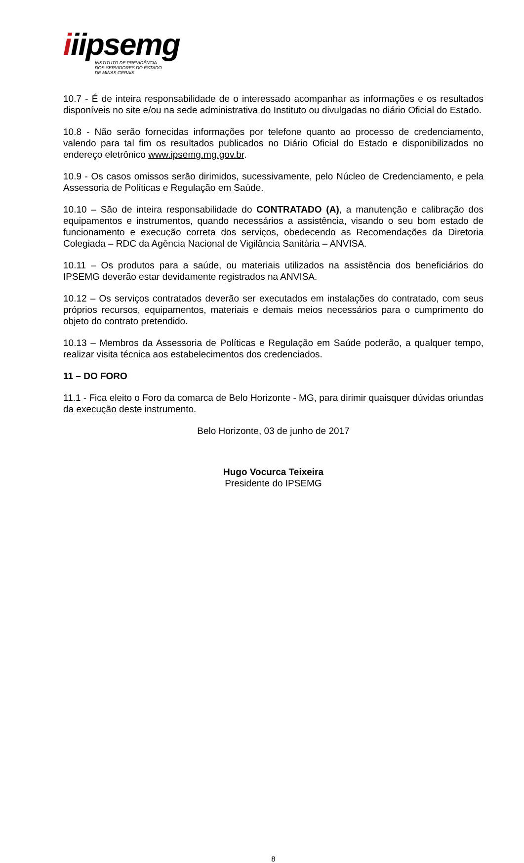iiipsemg
INSTITUTO DE PREVIDÊNCIA
DOS SERVIDORES DO ESTADO
DE MINAS GERAIS
10.7 - É de inteira responsabilidade de o interessado acompanhar as informações e os resultados disponíveis no site e/ou na sede administrativa do Instituto ou divulgadas no diário Oficial do Estado.
10.8 - Não serão fornecidas informações por telefone quanto ao processo de credenciamento, valendo para tal fim os resultados publicados no Diário Oficial do Estado e disponibilizados no endereço eletrônico www.ipsemg.mg.gov.br.
10.9 - Os casos omissos serão dirimidos, sucessivamente, pelo Núcleo de Credenciamento, e pela Assessoria de Políticas e Regulação em Saúde.
10.10 – São de inteira responsabilidade do CONTRATADO (A), a manutenção e calibração dos equipamentos e instrumentos, quando necessários a assistência, visando o seu bom estado de funcionamento e execução correta dos serviços, obedecendo as Recomendações da Diretoria Colegiada – RDC da Agência Nacional de Vigilância Sanitária – ANVISA.
10.11 – Os produtos para a saúde, ou materiais utilizados na assistência dos beneficiários do IPSEMG deverão estar devidamente registrados na ANVISA.
10.12 – Os serviços contratados deverão ser executados em instalações do contratado, com seus próprios recursos, equipamentos, materiais e demais meios necessários para o cumprimento do objeto do contrato pretendido.
10.13 – Membros da Assessoria de Políticas e Regulação em Saúde poderão, a qualquer tempo, realizar visita técnica aos estabelecimentos dos credenciados.
11 – DO FORO
11.1 - Fica eleito o Foro da comarca de Belo Horizonte - MG, para dirimir quaisquer dúvidas oriundas da execução deste instrumento.
Belo Horizonte, 03 de junho de 2017
Hugo Vocurca Teixeira
Presidente do IPSEMG
8